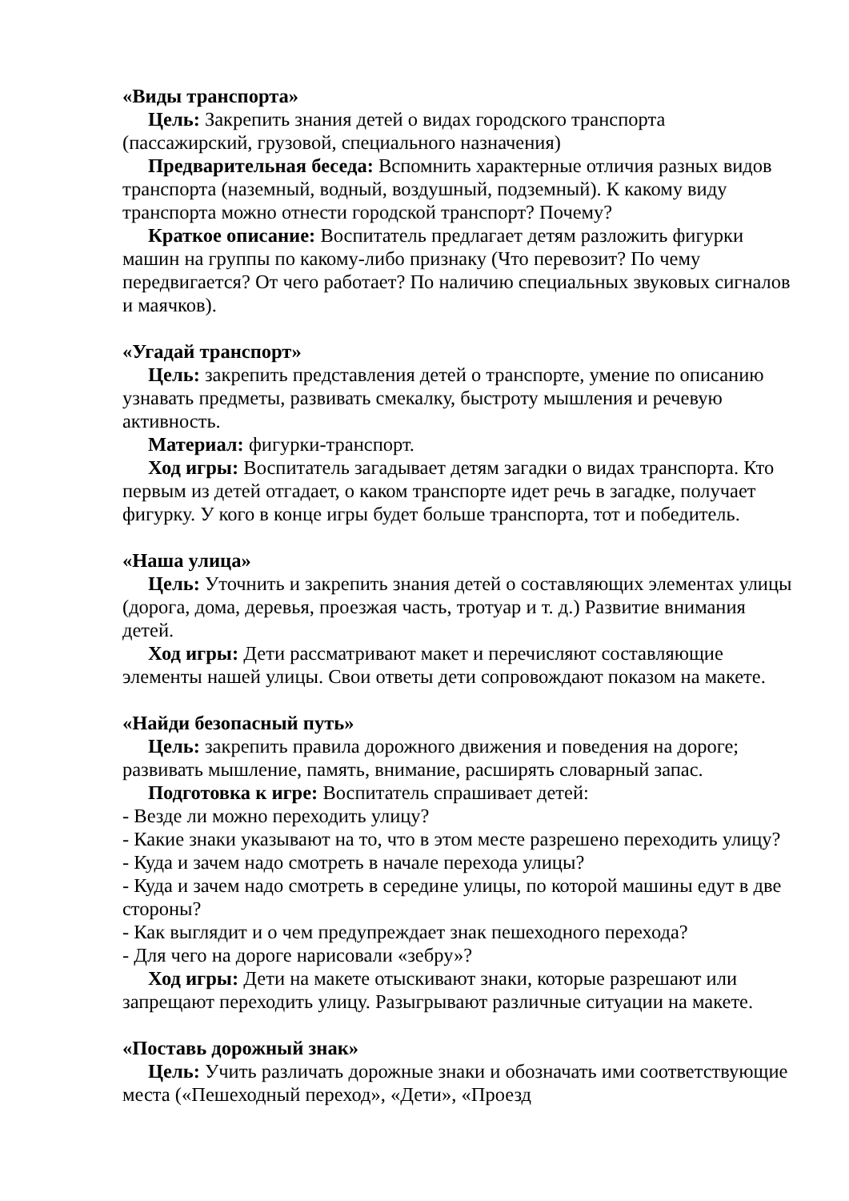«Виды транспорта»
Цель: Закрепить знания детей о видах городского транспорта (пассажирский, грузовой, специального назначения)
Предварительная беседа: Вспомнить характерные отличия разных видов транспорта (наземный, водный, воздушный, подземный). К какому виду транспорта можно отнести городской транспорт? Почему?
Краткое описание: Воспитатель предлагает детям разложить фигурки машин на группы по какому-либо признаку (Что перевозит? По чему передвигается? От чего работает? По наличию специальных звуковых сигналов и маячков).
«Угадай транспорт»
Цель: закрепить представления детей о транспорте, умение по описанию узнавать предметы, развивать смекалку, быстроту мышления и речевую активность.
Материал: фигурки-транспорт.
Ход игры: Воспитатель загадывает детям загадки о видах транспорта. Кто первым из детей отгадает, о каком транспорте идет речь в загадке, получает фигурку. У кого в конце игры будет больше транспорта, тот и победитель.
«Наша улица»
Цель: Уточнить и закрепить знания детей о составляющих элементах улицы (дорога, дома, деревья, проезжая часть, тротуар и т. д.) Развитие внимания детей.
Ход игры: Дети рассматривают макет и перечисляют составляющие элементы нашей улицы. Свои ответы дети сопровождают показом на макете.
«Найди безопасный путь»
Цель: закрепить правила дорожного движения и поведения на дороге; развивать мышление, память, внимание, расширять словарный запас.
Подготовка к игре: Воспитатель спрашивает детей:
- Везде ли можно переходить улицу?
- Какие знаки указывают на то, что в этом месте разрешено переходить улицу?
- Куда и зачем надо смотреть в начале перехода улицы?
- Куда и зачем надо смотреть в середине улицы, по которой машины едут в две стороны?
- Как выглядит и о чем предупреждает знак пешеходного перехода?
- Для чего на дороге нарисовали «зебру»?
Ход игры: Дети на макете отыскивают знаки, которые разрешают или запрещают переходить улицу. Разыгрывают различные ситуации на макете.
«Поставь дорожный знак»
Цель: Учить различать дорожные знаки и обозначать ими соответствующие места («Пешеходный переход», «Дети», «Проезд